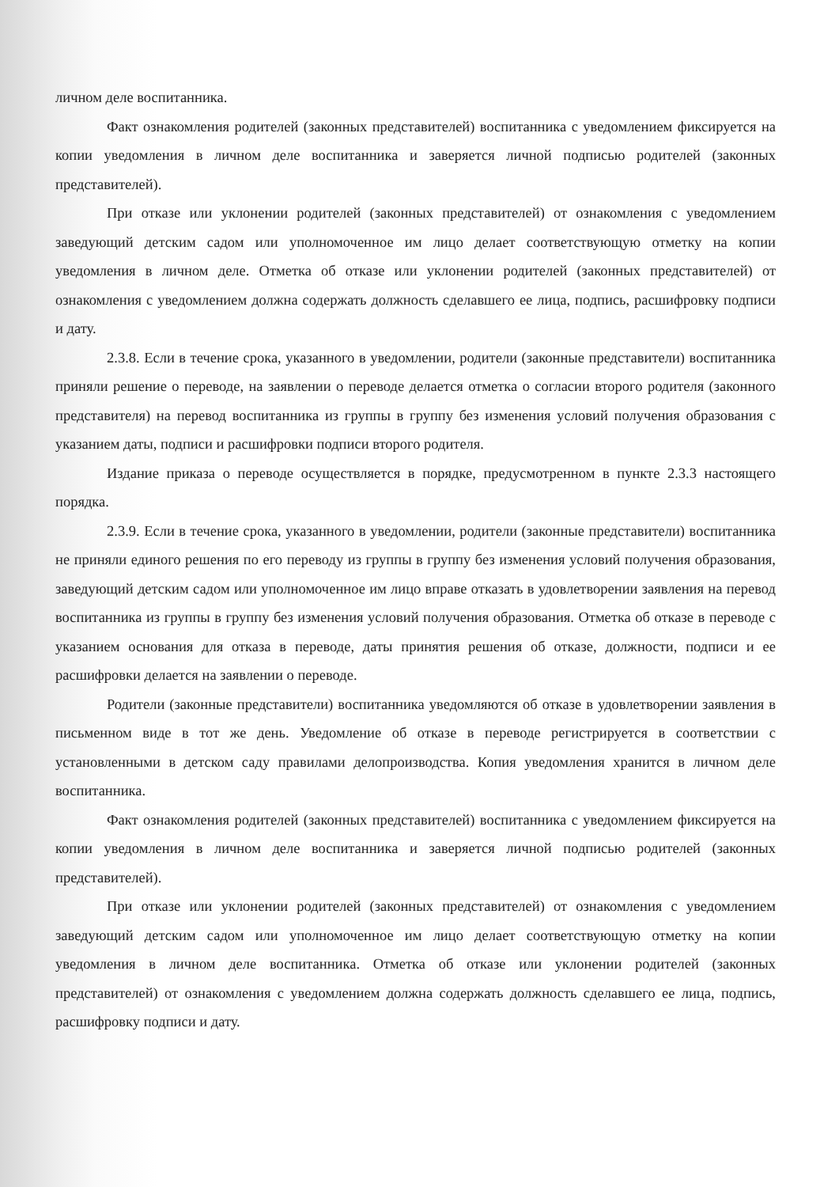личном деле воспитанника.
Факт ознакомления родителей (законных представителей) воспитанника с уведомлением фиксируется на копии уведомления в личном деле воспитанника и заверяется личной подписью родителей (законных представителей).
При отказе или уклонении родителей (законных представителей) от ознакомления с уведомлением заведующий детским садом или уполномоченное им лицо делает соответствующую отметку на копии уведомления в личном деле. Отметка об отказе или уклонении родителей (законных представителей) от ознакомления с уведомлением должна содержать должность сделавшего ее лица, подпись, расшифровку подписи и дату.
2.3.8. Если в течение срока, указанного в уведомлении, родители (законные представители) воспитанника приняли решение о переводе, на заявлении о переводе делается отметка о согласии второго родителя (законного представителя) на перевод воспитанника из группы в группу без изменения условий получения образования с указанием даты, подписи и расшифровки подписи второго родителя.
Издание приказа о переводе осуществляется в порядке, предусмотренном в пункте 2.3.3 настоящего порядка.
2.3.9. Если в течение срока, указанного в уведомлении, родители (законные представители) воспитанника не приняли единого решения по его переводу из группы в группу без изменения условий получения образования, заведующий детским садом или уполномоченное им лицо вправе отказать в удовлетворении заявления на перевод воспитанника из группы в группу без изменения условий получения образования. Отметка об отказе в переводе с указанием основания для отказа в переводе, даты принятия решения об отказе, должности, подписи и ее расшифровки делается на заявлении о переводе.
Родители (законные представители) воспитанника уведомляются об отказе в удовлетворении заявления в письменном виде в тот же день. Уведомление об отказе в переводе регистрируется в соответствии с установленными в детском саду правилами делопроизводства. Копия уведомления хранится в личном деле воспитанника.
Факт ознакомления родителей (законных представителей) воспитанника с уведомлением фиксируется на копии уведомления в личном деле воспитанника и заверяется личной подписью родителей (законных представителей).
При отказе или уклонении родителей (законных представителей) от ознакомления с уведомлением заведующий детским садом или уполномоченное им лицо делает соответствующую отметку на копии уведомления в личном деле воспитанника. Отметка об отказе или уклонении родителей (законных представителей) от ознакомления с уведомлением должна содержать должность сделавшего ее лица, подпись, расшифровку подписи и дату.